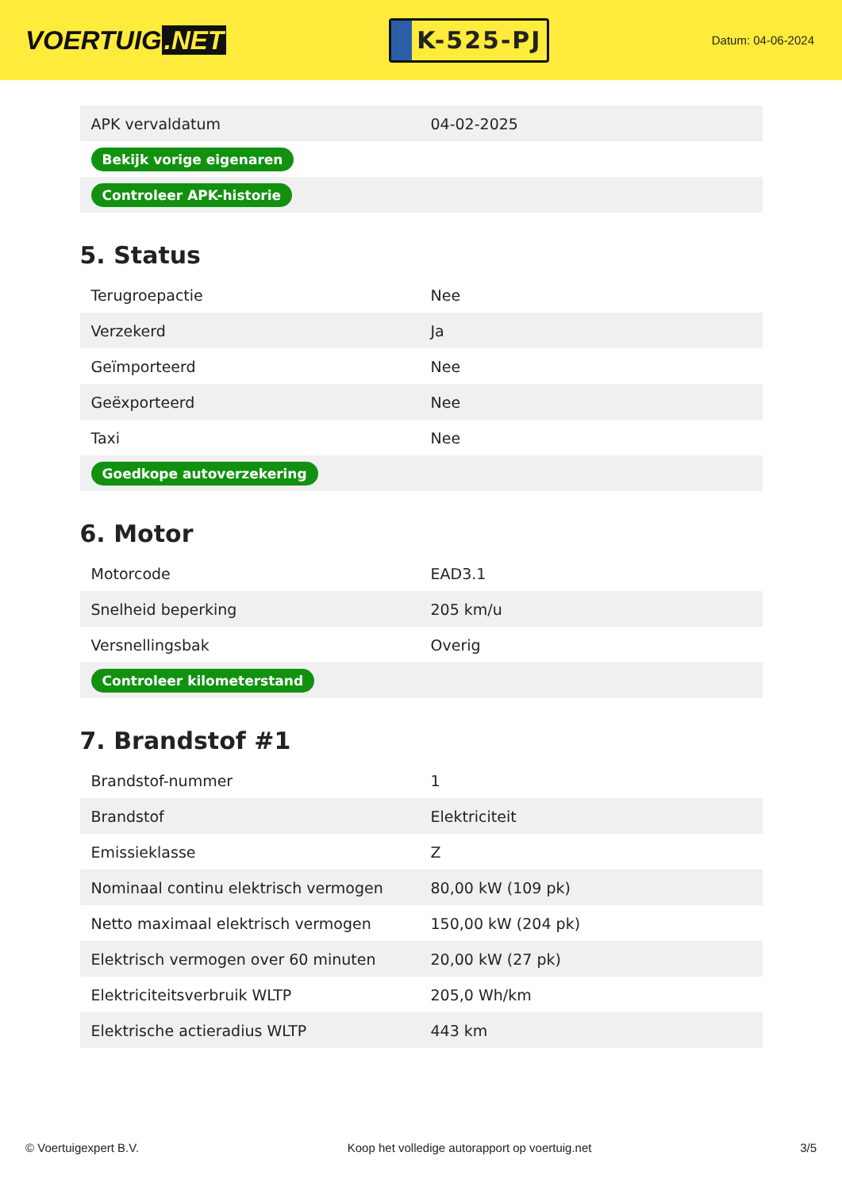VOERTUIG.NET
K-525-PJ
Datum: 04-06-2024
| APK vervaldatum | 04-02-2025 |
| Bekijk vorige eigenaren | |
| Controleer APK-historie | |
5. Status
| Terugroepactie | Nee |
| Verzekerd | Ja |
| Geïmporteerd | Nee |
| Geëxporteerd | Nee |
| Taxi | Nee |
| Goedkope autoverzekering | |
6. Motor
| Motorcode | EAD3.1 |
| Snelheid beperking | 205 km/u |
| Versnellingsbak | Overig |
| Controleer kilometerstand | |
7. Brandstof #1
| Brandstof-nummer | 1 |
| Brandstof | Elektriciteit |
| Emissieklasse | Z |
| Nominaal continu elektrisch vermogen | 80,00 kW (109 pk) |
| Netto maximaal elektrisch vermogen | 150,00 kW (204 pk) |
| Elektrisch vermogen over 60 minuten | 20,00 kW (27 pk) |
| Elektriciteitsverbruik WLTP | 205,0 Wh/km |
| Elektrische actieradius WLTP | 443 km |
© Voertuigexpert B.V. Koop het volledige autorapport op voertuig.net 3/5